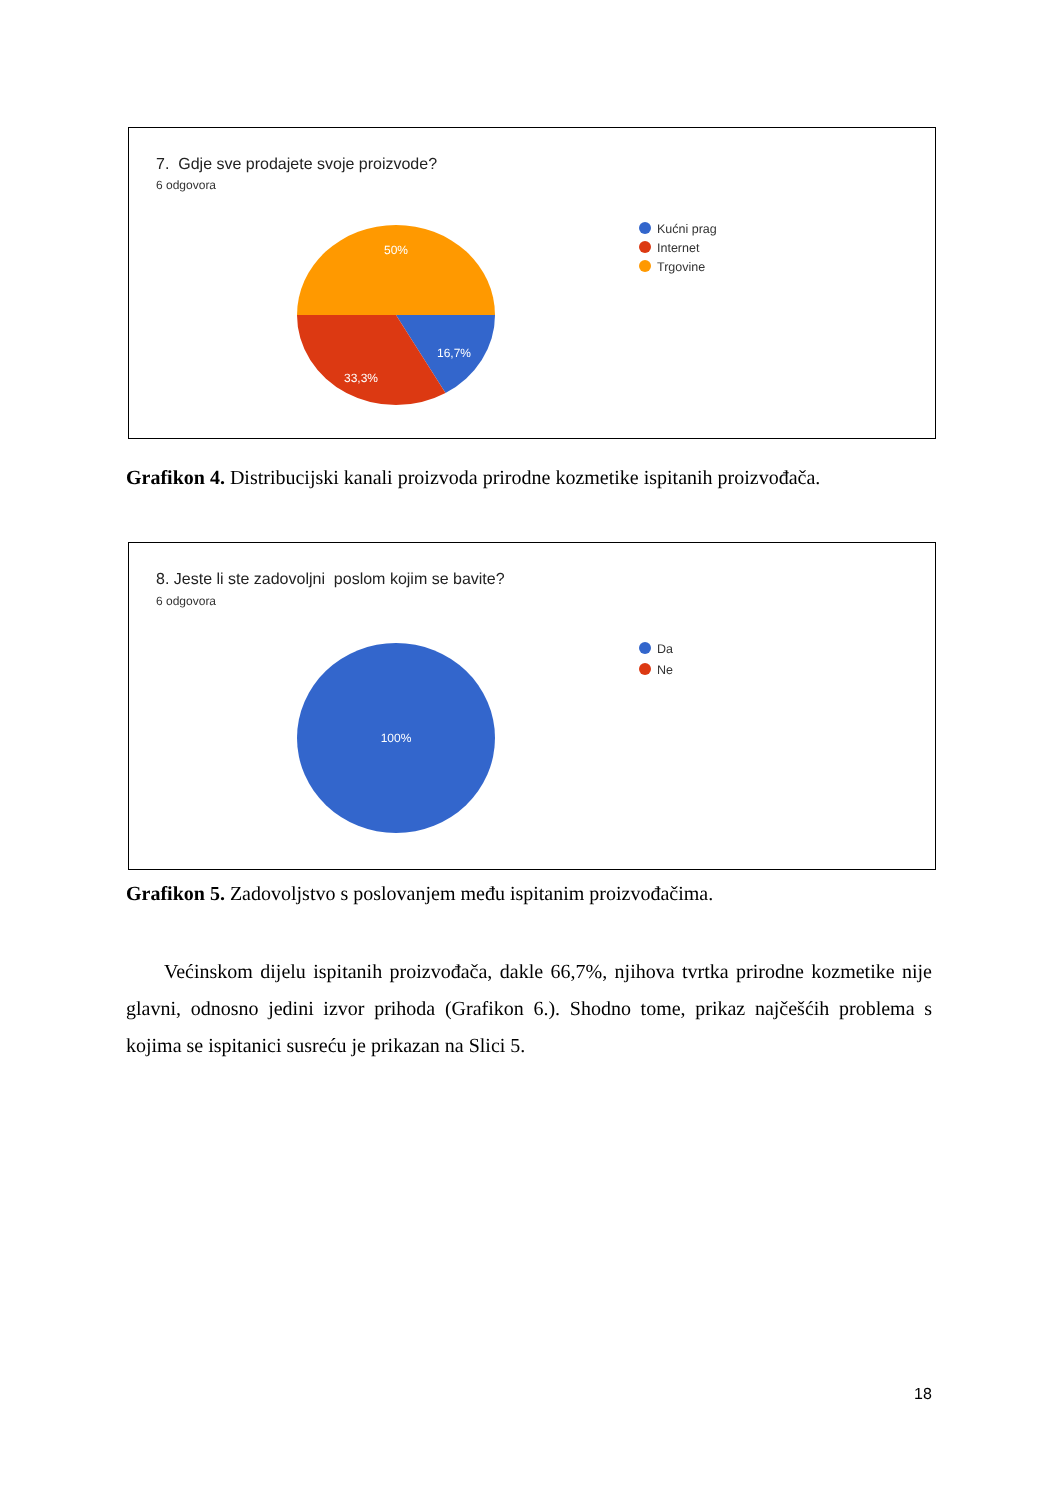7. Gdje sve prodajete svoje proizvode?
6 odgovora
50%
16,7%
33,3%
Kućni prag
Internet
Trgovine
Grafikon 4. Distribucijski kanali proizvoda prirodne kozmetike ispitanih proizvođača.
8. Jeste li ste zadovoljni poslom kojim se bavite?
6 odgovora
100%
Da
Ne
Grafikon 5. Zadovoljstvo s poslovanjem među ispitanim proizvođačima.
Većinskom dijelu ispitanih proizvođača, dakle 66,7%, njihova tvrtka prirodne kozmetike nije glavni, odnosno jedini izvor prihoda (Grafikon 6.). Shodno tome, prikaz najčešćih problema s kojima se ispitanici susreću je prikazan na Slici 5.
18